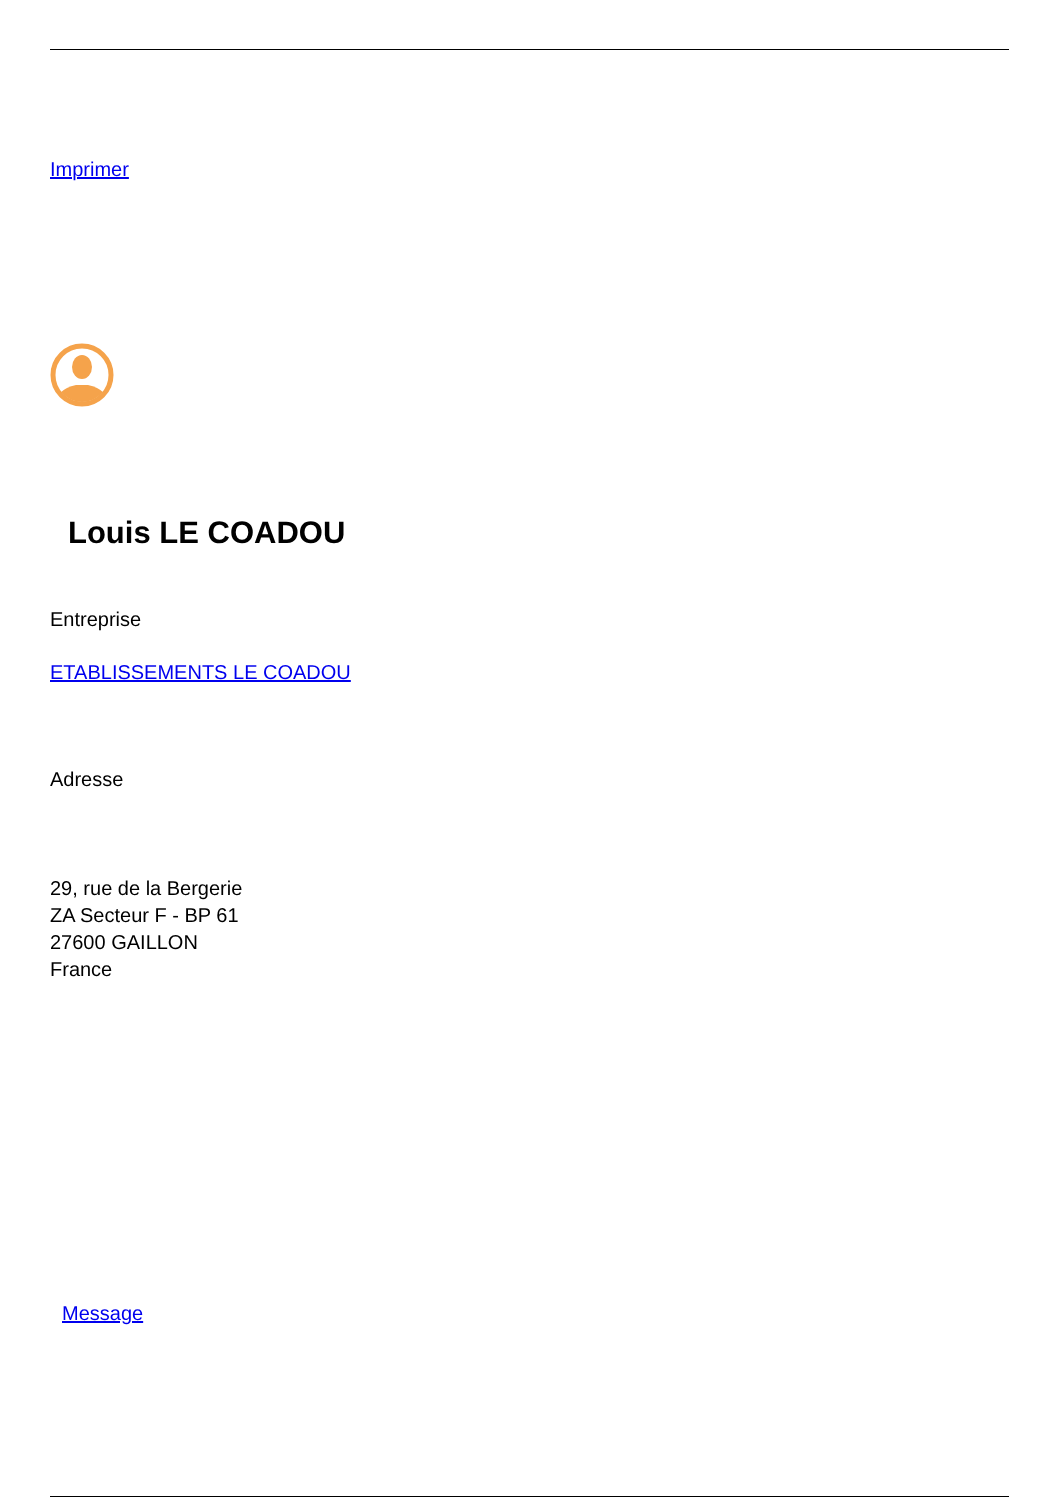Imprimer
Louis LE COADOU
Entreprise
ETABLISSEMENTS LE COADOU
Adresse
29, rue de la Bergerie
ZA Secteur F - BP 61
27600 GAILLON
France
Message